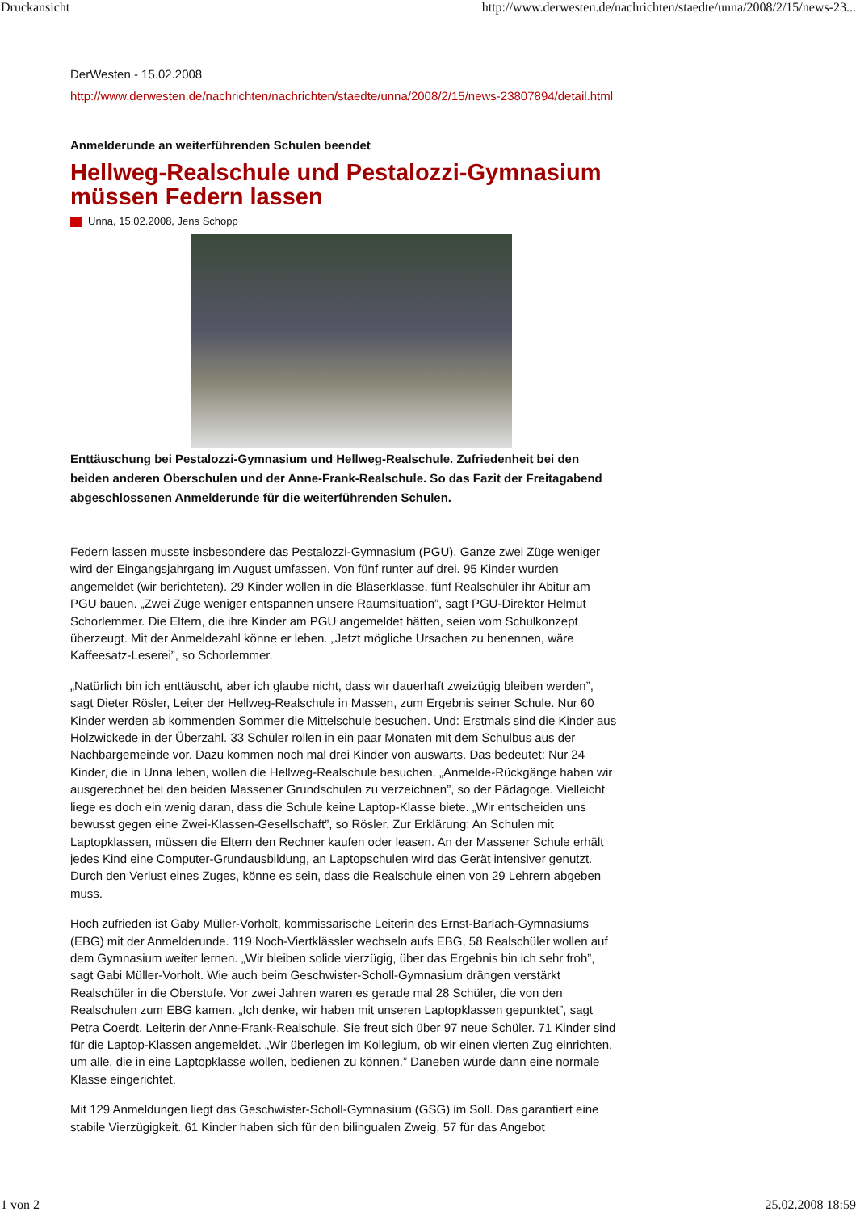Druckansicht http://www.derwesten.de/nachrichten/staedte/unna/2008/2/15/news-23...
DerWesten - 15.02.2008
http://www.derwesten.de/nachrichten/nachrichten/staedte/unna/2008/2/15/news-23807894/detail.html
Anmelderunde an weiterführenden Schulen beendet
Hellweg-Realschule und Pestalozzi-Gymnasium müssen Federn lassen
Unna, 15.02.2008, Jens Schopp
Enttäuschung bei Pestalozzi-Gymnasium und Hellweg-Realschule. Zufriedenheit bei den beiden anderen Oberschulen und der Anne-Frank-Realschule. So das Fazit der Freitagabend abgeschlossenen Anmelderunde für die weiterführenden Schulen.
Federn lassen musste insbesondere das Pestalozzi-Gymnasium (PGU). Ganze zwei Züge weniger wird der Eingangsjahrgang im August umfassen. Von fünf runter auf drei. 95 Kinder wurden angemeldet (wir berichteten). 29 Kinder wollen in die Bläserklasse, fünf Realschüler ihr Abitur am PGU bauen. „Zwei Züge weniger entspannen unsere Raumsituation”, sagt PGU-Direktor Helmut Schorlemmer. Die Eltern, die ihre Kinder am PGU angemeldet hätten, seien vom Schulkonzept überzeugt. Mit der Anmeldezahl könne er leben. „Jetzt mögliche Ursachen zu benennen, wäre Kaffeesatz-Leserei”, so Schorlemmer.
„Natürlich bin ich enttäuscht, aber ich glaube nicht, dass wir dauerhaft zweizügig bleiben werden”, sagt Dieter Rösler, Leiter der Hellweg-Realschule in Massen, zum Ergebnis seiner Schule. Nur 60 Kinder werden ab kommenden Sommer die Mittelschule besuchen. Und: Erstmals sind die Kinder aus Holzwickede in der Überzahl. 33 Schüler rollen in ein paar Monaten mit dem Schulbus aus der Nachbargemeinde vor. Dazu kommen noch mal drei Kinder von auswärts. Das bedeutet: Nur 24 Kinder, die in Unna leben, wollen die Hellweg-Realschule besuchen. „Anmelde-Rückgänge haben wir ausgerechnet bei den beiden Massener Grundschulen zu verzeichnen”, so der Pädagoge. Vielleicht liege es doch ein wenig daran, dass die Schule keine Laptop-Klasse biete. „Wir entscheiden uns bewusst gegen eine Zwei-Klassen-Gesellschaft”, so Rösler. Zur Erklärung: An Schulen mit Laptopklassen, müssen die Eltern den Rechner kaufen oder leasen. An der Massener Schule erhält jedes Kind eine Computer-Grundausbildung, an Laptopschulen wird das Gerät intensiver genutzt. Durch den Verlust eines Zuges, könne es sein, dass die Realschule einen von 29 Lehrern abgeben muss.
Hoch zufrieden ist Gaby Müller-Vorholt, kommissarische Leiterin des Ernst-Barlach-Gymnasiums (EBG) mit der Anmelderunde. 119 Noch-Viertklässler wechseln aufs EBG, 58 Realschüler wollen auf dem Gymnasium weiter lernen. „Wir bleiben solide vierzügig, über das Ergebnis bin ich sehr froh”, sagt Gabi Müller-Vorholt. Wie auch beim Geschwister-Scholl-Gymnasium drängen verstärkt Realschüler in die Oberstufe. Vor zwei Jahren waren es gerade mal 28 Schüler, die von den Realschulen zum EBG kamen. „Ich denke, wir haben mit unseren Laptopklassen gepunktet”, sagt Petra Coerdt, Leiterin der Anne-Frank-Realschule. Sie freut sich über 97 neue Schüler. 71 Kinder sind für die Laptop-Klassen angemeldet. „Wir überlegen im Kollegium, ob wir einen vierten Zug einrichten, um alle, die in eine Laptopklasse wollen, bedienen zu können.” Daneben würde dann eine normale Klasse eingerichtet.
Mit 129 Anmeldungen liegt das Geschwister-Scholl-Gymnasium (GSG) im Soll. Das garantiert eine stabile Vierzügigkeit. 61 Kinder haben sich für den bilingualen Zweig, 57 für das Angebot
1 von 2 25.02.2008 18:59